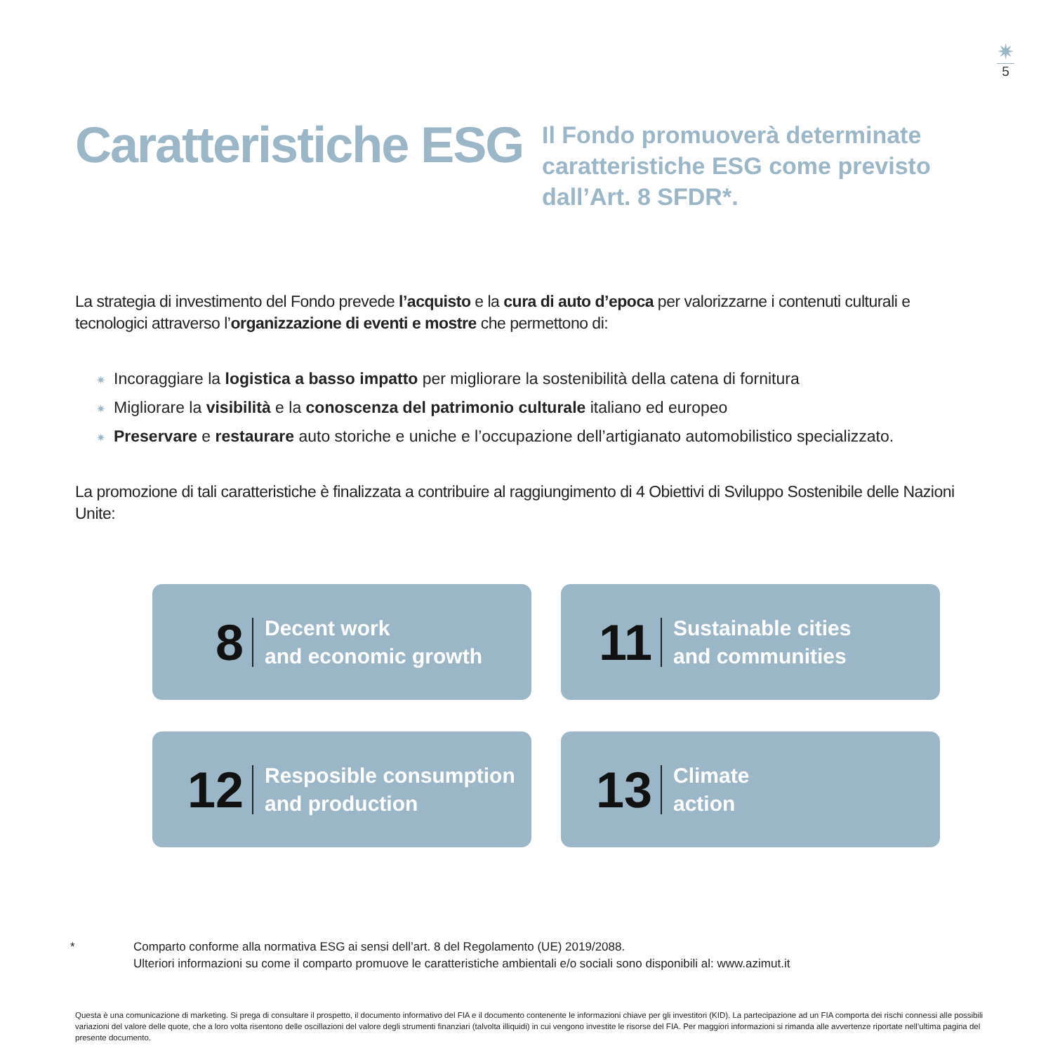✷
5
Caratteristiche ESG
Il Fondo promuoverà determinate caratteristiche ESG come previsto dall’Art. 8 SFDR*.
La strategia di investimento del Fondo prevede l’acquisto e la cura di auto d’epoca per valorizzarne i contenuti culturali e tecnologici attraverso l’organizzazione di eventi e mostre che permettono di:
✷ Incoraggiare la logistica a basso impatto per migliorare la sostenibilità della catena di fornitura
✷ Migliorare la visibilità e la conoscenza del patrimonio culturale italiano ed europeo
✷ Preservare e restaurare auto storiche e uniche e l’occupazione dell’artigianato automobilistico specializzato.
La promozione di tali caratteristiche è finalizzata a contribuire al raggiungimento di 4 Obiettivi di Sviluppo Sostenibile delle Nazioni Unite:
8
Decent work
and economic growth
11
Sustainable cities
and communities
12
Resposible consumption
and production
13
Climate
action
* Comparto conforme alla normativa ESG ai sensi dell’art. 8 del Regolamento (UE) 2019/2088.
Ulteriori informazioni su come il comparto promuove le caratteristiche ambientali e/o sociali sono disponibili al: www.azimut.it
Questa è una comunicazione di marketing. Si prega di consultare il prospetto, il documento informativo del FIA e il documento contenente le informazioni chiave per gli investitori (KID). La partecipazione ad un FIA comporta dei rischi connessi alle possibili variazioni del valore delle quote, che a loro volta risentono delle oscillazioni del valore degli strumenti finanziari (talvolta illiquidi) in cui vengono investite le risorse del FIA. Per maggiori informazioni si rimanda alle avvertenze riportate nell’ultima pagina del presente documento.